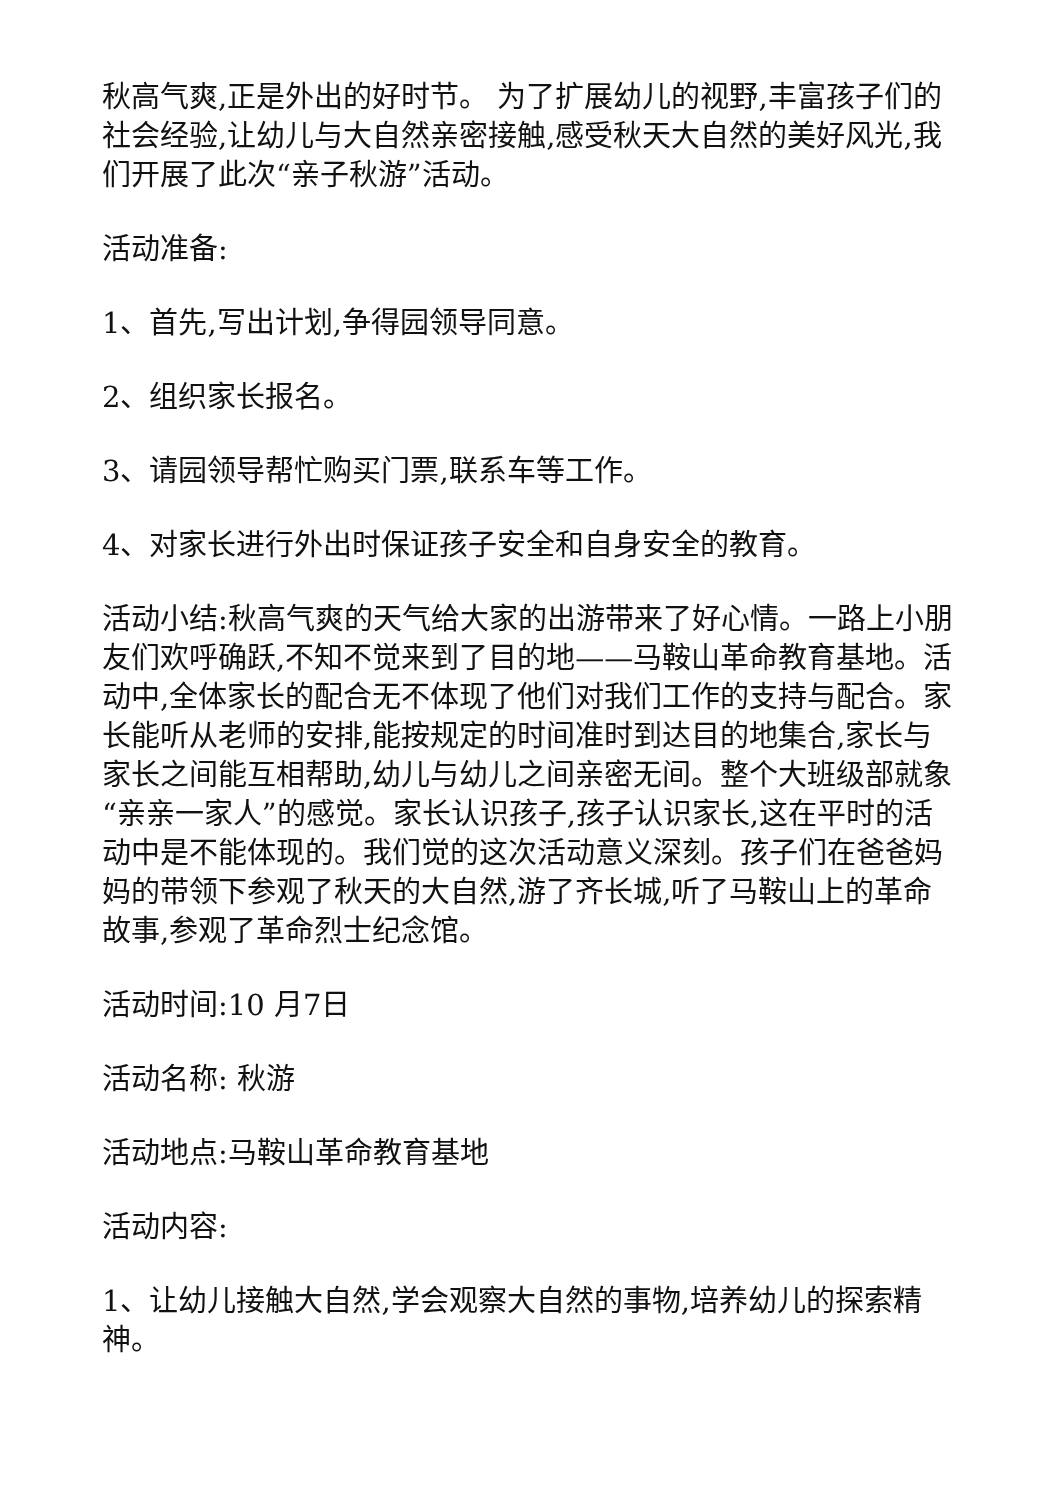秋高气爽,正是外出的好时节。 为了扩展幼儿的视野,丰富孩子们的社会经验,让幼儿与大自然亲密接触,感受秋天大自然的美好风光,我们开展了此次“亲子秋游”活动。
活动准备:
1、首先,写出计划,争得园领导同意。
2、组织家长报名。
3、请园领导帮忙购买门票,联系车等工作。
4、对家长进行外出时保证孩子安全和自身安全的教育。
活动小结:秋高气爽的天气给大家的出游带来了好心情。一路上小朋友们欢呼确跃,不知不觉来到了目的地——马鞍山革命教育基地。活动中,全体家长的配合无不体现了他们对我们工作的支持与配合。家长能听从老师的安排,能按规定的时间准时到达目的地集合,家长与家长之间能互相帮助,幼儿与幼儿之间亲密无间。整个大班级部就象“亲亲一家人”的感觉。家长认识孩子,孩子认识家长,这在平时的活动中是不能体现的。我们觉的这次活动意义深刻。孩子们在爸爸妈妈的带领下参观了秋天的大自然,游了齐长城,听了马鞍山上的革命故事,参观了革命烈士纪念馆。
活动时间:10 月7日
活动名称: 秋游
活动地点:马鞍山革命教育基地
活动内容:
1、让幼儿接触大自然,学会观察大自然的事物,培养幼儿的探索精神。